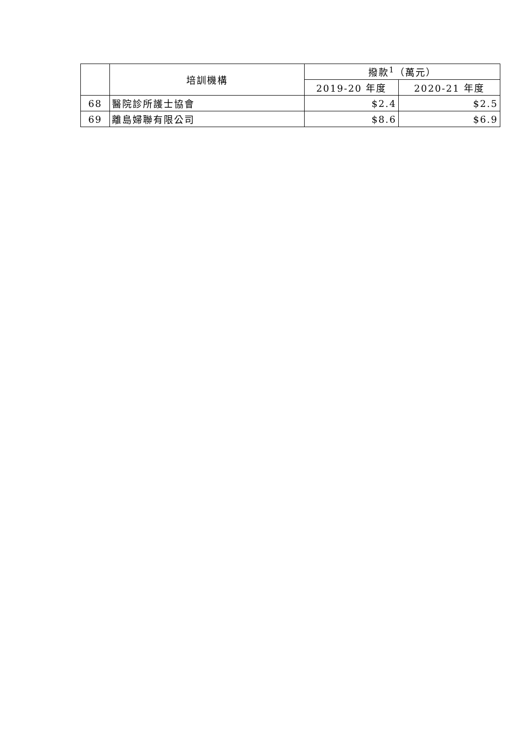| | 培訓機構 | 撥款<sup>1</sup>（萬元） | |
| --- | --- | --- | --- |
| | | 2019-20 年度 | 2020-21 年度 |
| 68 | 醫院診所護士協會 | $2.4 | $2.5 |
| 69 | 離島婦聯有限公司 | $8.6 | $6.9 |